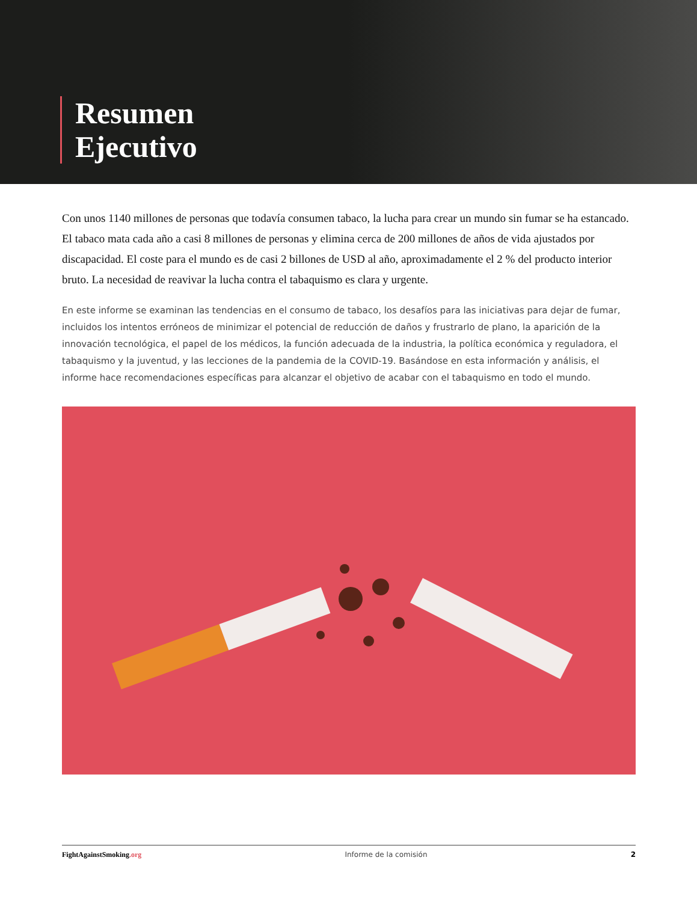Resumen
Ejecutivo
Con unos 1140 millones de personas que todavía consumen tabaco, la lucha para crear un mundo sin fumar se ha estancado. El tabaco mata cada año a casi 8 millones de personas y elimina cerca de 200 millones de años de vida ajustados por discapacidad. El coste para el mundo es de casi 2 billones de USD al año, aproximadamente el 2 % del producto interior bruto. La necesidad de reavivar la lucha contra el tabaquismo es clara y urgente.
En este informe se examinan las tendencias en el consumo de tabaco, los desafíos para las iniciativas para dejar de fumar, incluidos los intentos erróneos de minimizar el potencial de reducción de daños y frustrarlo de plano, la aparición de la innovación tecnológica, el papel de los médicos, la función adecuada de la industria, la política económica y reguladora, el tabaquismo y la juventud, y las lecciones de la pandemia de la COVID-19. Basándose en esta información y análisis, el informe hace recomendaciones específicas para alcanzar el objetivo de acabar con el tabaquismo en todo el mundo.
FightAgainstSmoking.org Informe de la comisión 2